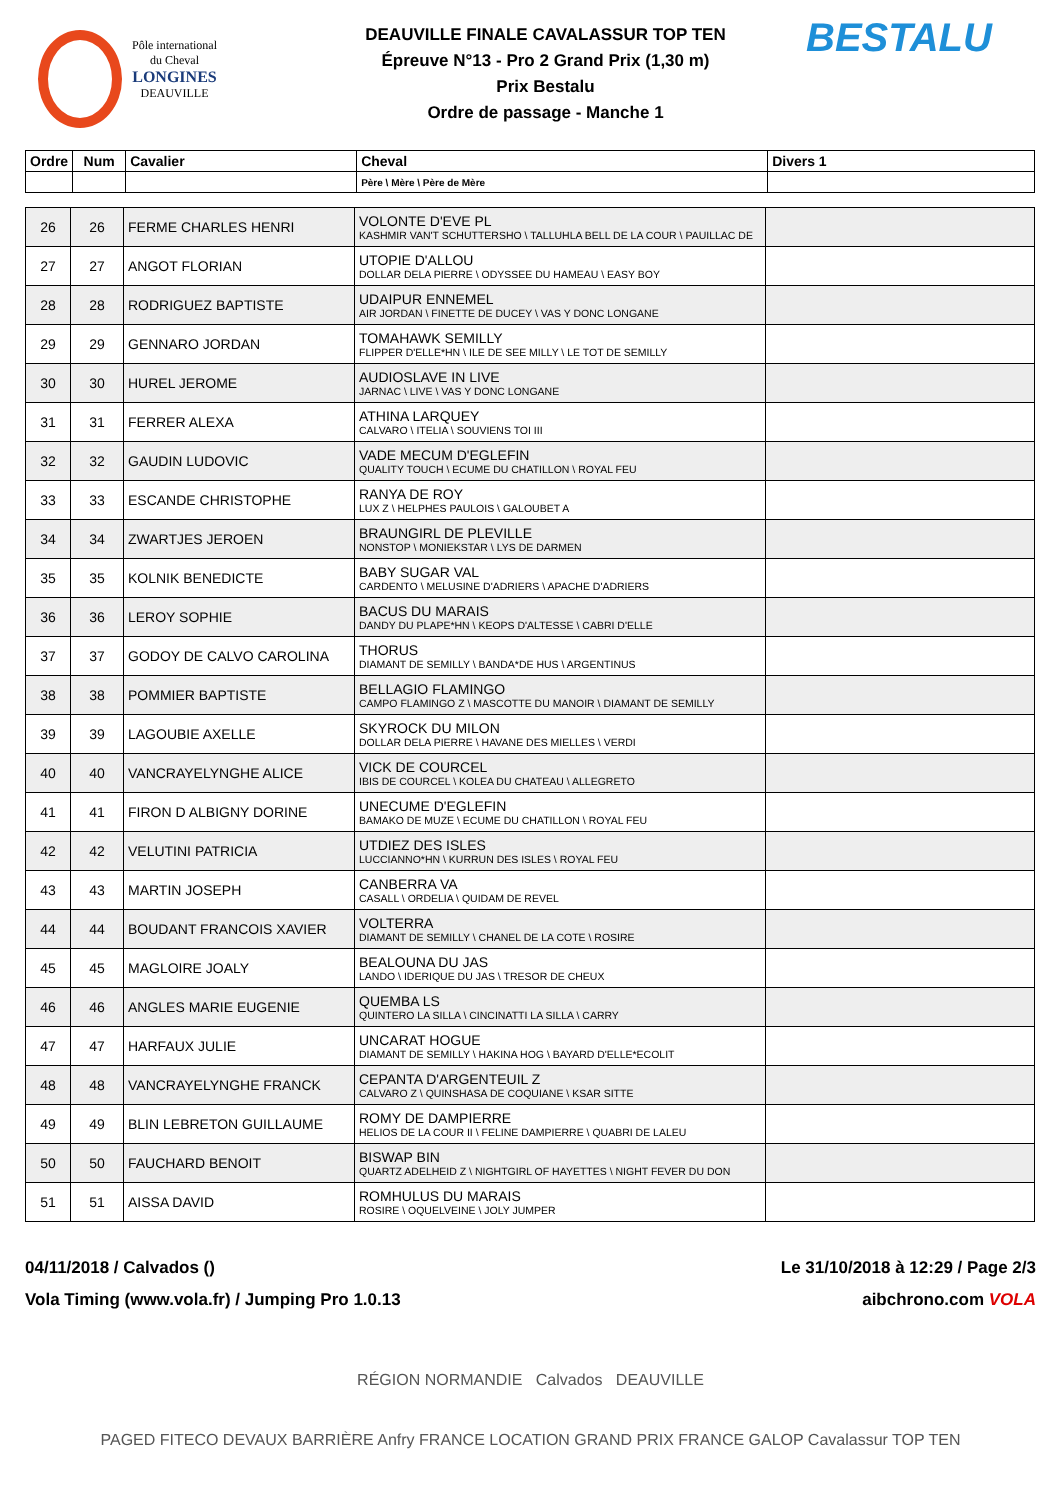Pôle international
du Cheval
LONGINES
DEAUVILLE
DEAUVILLE FINALE CAVALASSUR TOP TEN
Épreuve N°13 - Pro 2 Grand Prix (1,30 m)
Prix Bestalu
Ordre de passage - Manche 1
BESTALU
| Ordre | Num | Cavalier | Cheval | Divers 1 |
| --- | --- | --- | --- | --- |
| | | | Père \ Mère \ Père de Mère | |
| 26 | 26 | FERME CHARLES HENRI | VOLONTE D'EVE PL KASHMIR VAN'T SCHUTTERSHO \ TALLUHLA BELL DE LA COUR \ PAUILLAC DE | |
| 27 | 27 | ANGOT FLORIAN | UTOPIE D'ALLOU DOLLAR DELA PIERRE \ ODYSSEE DU HAMEAU \ EASY BOY | |
| 28 | 28 | RODRIGUEZ BAPTISTE | UDAIPUR ENNEMEL AIR JORDAN \ FINETTE DE DUCEY \ VAS Y DONC LONGANE | |
| 29 | 29 | GENNARO JORDAN | TOMAHAWK SEMILLY FLIPPER D'ELLE*HN \ ILE DE SEE MILLY \ LE TOT DE SEMILLY | |
| 30 | 30 | HUREL JEROME | AUDIOSLAVE IN LIVE JARNAC \ LIVE \ VAS Y DONC LONGANE | |
| 31 | 31 | FERRER ALEXA | ATHINA LARQUEY CALVARO \ ITELIA \ SOUVIENS TOI III | |
| 32 | 32 | GAUDIN LUDOVIC | VADE MECUM D'EGLEFIN QUALITY TOUCH \ ECUME DU CHATILLON \ ROYAL FEU | |
| 33 | 33 | ESCANDE CHRISTOPHE | RANYA DE ROY LUX Z \ HELPHES PAULOIS \ GALOUBET A | |
| 34 | 34 | ZWARTJES JEROEN | BRAUNGIRL DE PLEVILLE NONSTOP \ MONIEKSTAR \ LYS DE DARMEN | |
| 35 | 35 | KOLNIK BENEDICTE | BABY SUGAR VAL CARDENTO \ MELUSINE D'ADRIERS \ APACHE D'ADRIERS | |
| 36 | 36 | LEROY SOPHIE | BACUS DU MARAIS DANDY DU PLAPE*HN \ KEOPS D'ALTESSE \ CABRI D'ELLE | |
| 37 | 37 | GODOY DE CALVO CAROLINA | THORUS DIAMANT DE SEMILLY \ BANDA*DE HUS \ ARGENTINUS | |
| 38 | 38 | POMMIER BAPTISTE | BELLAGIO FLAMINGO CAMPO FLAMINGO Z \ MASCOTTE DU MANOIR \ DIAMANT DE SEMILLY | |
| 39 | 39 | LAGOUBIE AXELLE | SKYROCK DU MILON DOLLAR DELA PIERRE \ HAVANE DES MIELLES \ VERDI | |
| 40 | 40 | VANCRAYELYNGHE ALICE | VICK DE COURCEL IBIS DE COURCEL \ KOLEA DU CHATEAU \ ALLEGRETO | |
| 41 | 41 | FIRON D ALBIGNY DORINE | UNECUME D'EGLEFIN BAMAKO DE MUZE \ ECUME DU CHATILLON \ ROYAL FEU | |
| 42 | 42 | VELUTINI PATRICIA | UTDIEZ DES ISLES LUCCIANNO*HN \ KURRUN DES ISLES \ ROYAL FEU | |
| 43 | 43 | MARTIN JOSEPH | CANBERRA VA CASALL \ ORDELIA \ QUIDAM DE REVEL | |
| 44 | 44 | BOUDANT FRANCOIS XAVIER | VOLTERRA DIAMANT DE SEMILLY \ CHANEL DE LA COTE \ ROSIRE | |
| 45 | 45 | MAGLOIRE JOALY | BEALOUNA DU JAS LANDO \ IDERIQUE DU JAS \ TRESOR DE CHEUX | |
| 46 | 46 | ANGLES MARIE EUGENIE | QUEMBA LS QUINTERO LA SILLA \ CINCINATTI LA SILLA \ CARRY | |
| 47 | 47 | HARFAUX JULIE | UNCARAT HOGUE DIAMANT DE SEMILLY \ HAKINA HOG \ BAYARD D'ELLE*ECOLIT | |
| 48 | 48 | VANCRAYELYNGHE FRANCK | CEPANTA D'ARGENTEUIL Z CALVARO Z \ QUINSHASA DE COQUIANE \ KSAR SITTE | |
| 49 | 49 | BLIN LEBRETON GUILLAUME | ROMY DE DAMPIERRE HELIOS DE LA COUR II \ FELINE DAMPIERRE \ QUABRI DE LALEU | |
| 50 | 50 | FAUCHARD BENOIT | BISWAP BIN QUARTZ ADELHEID Z \ NIGHTGIRL OF HAYETTES \ NIGHT FEVER DU DON | |
| 51 | 51 | AISSA DAVID | ROMHULUS DU MARAIS ROSIRE \ OQUELVEINE \ JOLY JUMPER | |
04/11/2018 / Calvados () Le 31/10/2018 à 12:29 / Page 2/3
Vola Timing (www.vola.fr) / Jumping Pro 1.0.13 aibchrono.com VOLA
RÉGION NORMANDIE Calvados DEAUVILLE
PAGED FITECO DEVAUX BARRIÈRE Anfry FRANCE LOCATION GRAND PRIX FRANCE GALOP Cavalassur TOP TEN